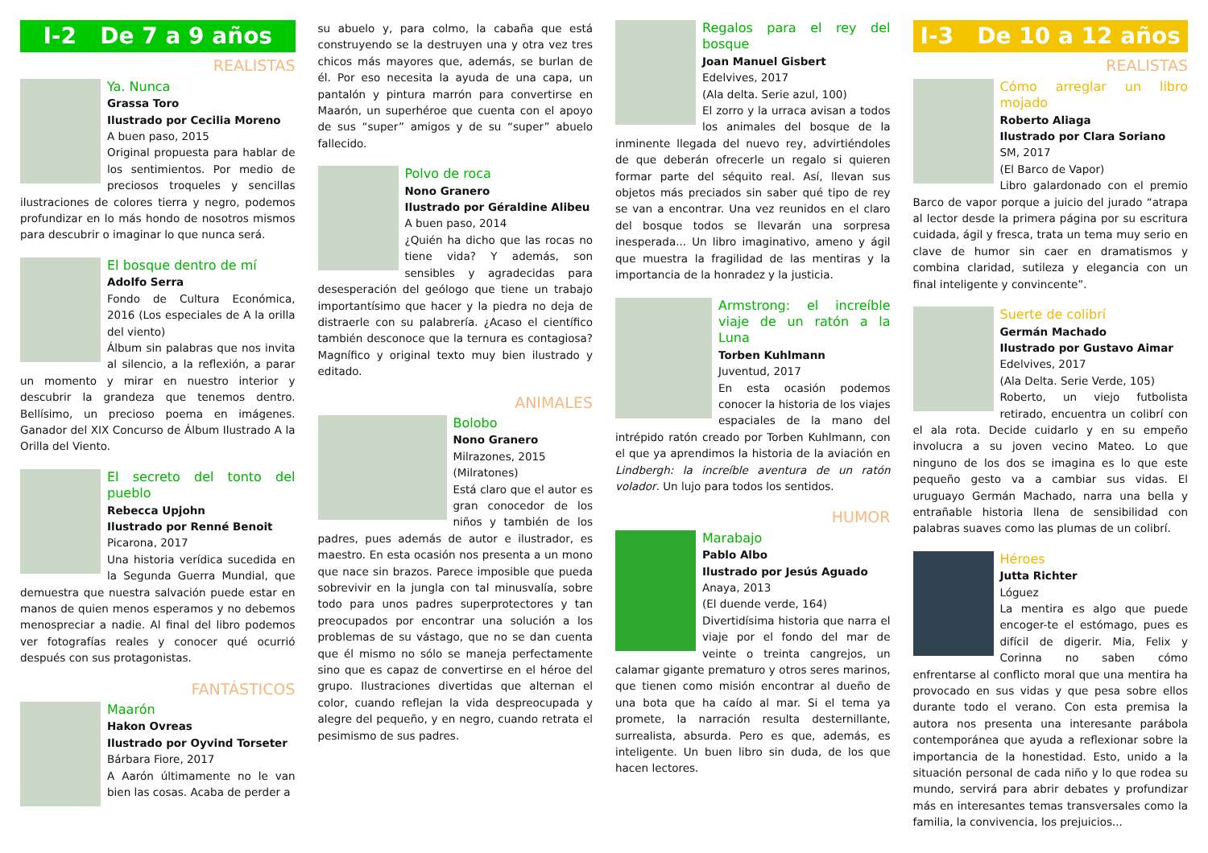I-2 De 7 a 9 años
REALISTAS
Ya. Nunca
Grassa Toro
Ilustrado por Cecilia Moreno
A buen paso, 2015
Original propuesta para hablar de los sentimientos. Por medio de preciosos troqueles y sencillas ilustraciones de colores tierra y negro, podemos profundizar en lo más hondo de nosotros mismos para descubrir o imaginar lo que nunca será.
El bosque dentro de mí
Adolfo Serra
Fondo de Cultura Económica, 2016 (Los especiales de A la orilla del viento)
Álbum sin palabras que nos invita al silencio, a la reflexión, a parar un momento y mirar en nuestro interior y descubrir la grandeza que tenemos dentro. Bellísimo, un precioso poema en imágenes. Ganador del XIX Concurso de Álbum Ilustrado A la Orilla del Viento.
El secreto del tonto del pueblo
Rebecca Upjohn
Ilustrado por Renné Benoit
Picarona, 2017
Una historia verídica sucedida en la Segunda Guerra Mundial, que demuestra que nuestra salvación puede estar en manos de quien menos esperamos y no debemos menospreciar a nadie. Al final del libro podemos ver fotografías reales y conocer qué ocurrió después con sus protagonistas.
FANTÁSTICOS
Maarón
Hakon Ovreas
Ilustrado por Oyvind Torseter
Bárbara Fiore, 2017
A Aarón últimamente no le van bien las cosas. Acaba de perder a
su abuelo y, para colmo, la cabaña que está construyendo se la destruyen una y otra vez tres chicos más mayores que, además, se burlan de él. Por eso necesita la ayuda de una capa, un pantalón y pintura marrón para convertirse en Maarón, un superhéroe que cuenta con el apoyo de sus “super” amigos y de su “super” abuelo fallecido.
Polvo de roca
Nono Granero
Ilustrado por Géraldine Alibeu
A buen paso, 2014
¿Quién ha dicho que las rocas no tiene vida? Y además, son sensibles y agradecidas para desesperación del geólogo que tiene un trabajo importantísimo que hacer y la piedra no deja de distraerle con su palabrería. ¿Acaso el científico también desconoce que la ternura es contagiosa? Magnífico y original texto muy bien ilustrado y editado.
ANIMALES
Bolobo
Nono Granero
Milrazones, 2015
(Milratones)
Está claro que el autor es gran conocedor de los niños y también de los padres, pues además de autor e ilustrador, es maestro. En esta ocasión nos presenta a un mono que nace sin brazos. Parece imposible que pueda sobrevivir en la jungla con tal minusvalía, sobre todo para unos padres superprotectores y tan preocupados por encontrar una solución a los problemas de su vástago, que no se dan cuenta que él mismo no sólo se maneja perfectamente sino que es capaz de convertirse en el héroe del grupo. Ilustraciones divertidas que alternan el color, cuando reflejan la vida despreocupada y alegre del pequeño, y en negro, cuando retrata el pesimismo de sus padres.
Regalos para el rey del bosque
Joan Manuel Gisbert
Edelvives, 2017
(Ala delta. Serie azul, 100)
El zorro y la urraca avisan a todos los animales del bosque de la inminente llegada del nuevo rey, advirtiéndoles de que deberán ofrecerle un regalo si quieren formar parte del séquito real. Así, llevan sus objetos más preciados sin saber qué tipo de rey se van a encontrar. Una vez reunidos en el claro del bosque todos se llevarán una sorpresa inesperada... Un libro imaginativo, ameno y ágil que muestra la fragilidad de las mentiras y la importancia de la honradez y la justicia.
Armstrong: el increíble viaje de un ratón a la Luna
Torben Kuhlmann
Juventud, 2017
En esta ocasión podemos conocer la historia de los viajes espaciales de la mano del intrépido ratón creado por Torben Kuhlmann, con el que ya aprendimos la historia de la aviación en Lindbergh: la increíble aventura de un ratón volador. Un lujo para todos los sentidos.
HUMOR
Marabajo
Pablo Albo
Ilustrado por Jesús Aguado
Anaya, 2013
(El duende verde, 164)
Divertidísima historia que narra el viaje por el fondo del mar de veinte o treinta cangrejos, un calamar gigante prematuro y otros seres marinos, que tienen como misión encontrar al dueño de una bota que ha caído al mar. Si el tema ya promete, la narración resulta desternillante, surrealista, absurda. Pero es que, además, es inteligente. Un buen libro sin duda, de los que hacen lectores.
I-3 De 10 a 12 años
REALISTAS
Cómo arreglar un libro mojado
Roberto Aliaga
Ilustrado por Clara Soriano
SM, 2017
(El Barco de Vapor)
Libro galardonado con el premio Barco de vapor porque a juicio del jurado “atrapa al lector desde la primera página por su escritura cuidada, ágil y fresca, trata un tema muy serio en clave de humor sin caer en dramatismos y combina claridad, sutileza y elegancia con un final inteligente y convincente”.
Suerte de colibrí
Germán Machado
Ilustrado por Gustavo Aimar
Edelvives, 2017
(Ala Delta. Serie Verde, 105)
Roberto, un viejo futbolista retirado, encuentra un colibrí con el ala rota. Decide cuidarlo y en su empeño involucra a su joven vecino Mateo. Lo que ninguno de los dos se imagina es lo que este pequeño gesto va a cambiar sus vidas. El uruguayo Germán Machado, narra una bella y entrañable historia llena de sensibilidad con palabras suaves como las plumas de un colibrí.
Héroes
Jutta Richter
Lóguez
La mentira es algo que puede encoger-te el estómago, pues es difícil de digerir. Mia, Felix y Corinna no saben cómo enfrentarse al conflicto moral que una mentira ha provocado en sus vidas y que pesa sobre ellos durante todo el verano. Con esta premisa la autora nos presenta una interesante parábola contemporánea que ayuda a reflexionar sobre la importancia de la honestidad. Esto, unido a la situación personal de cada niño y lo que rodea su mundo, servirá para abrir debates y profundizar más en interesantes temas transversales como la familia, la convivencia, los prejuicios...